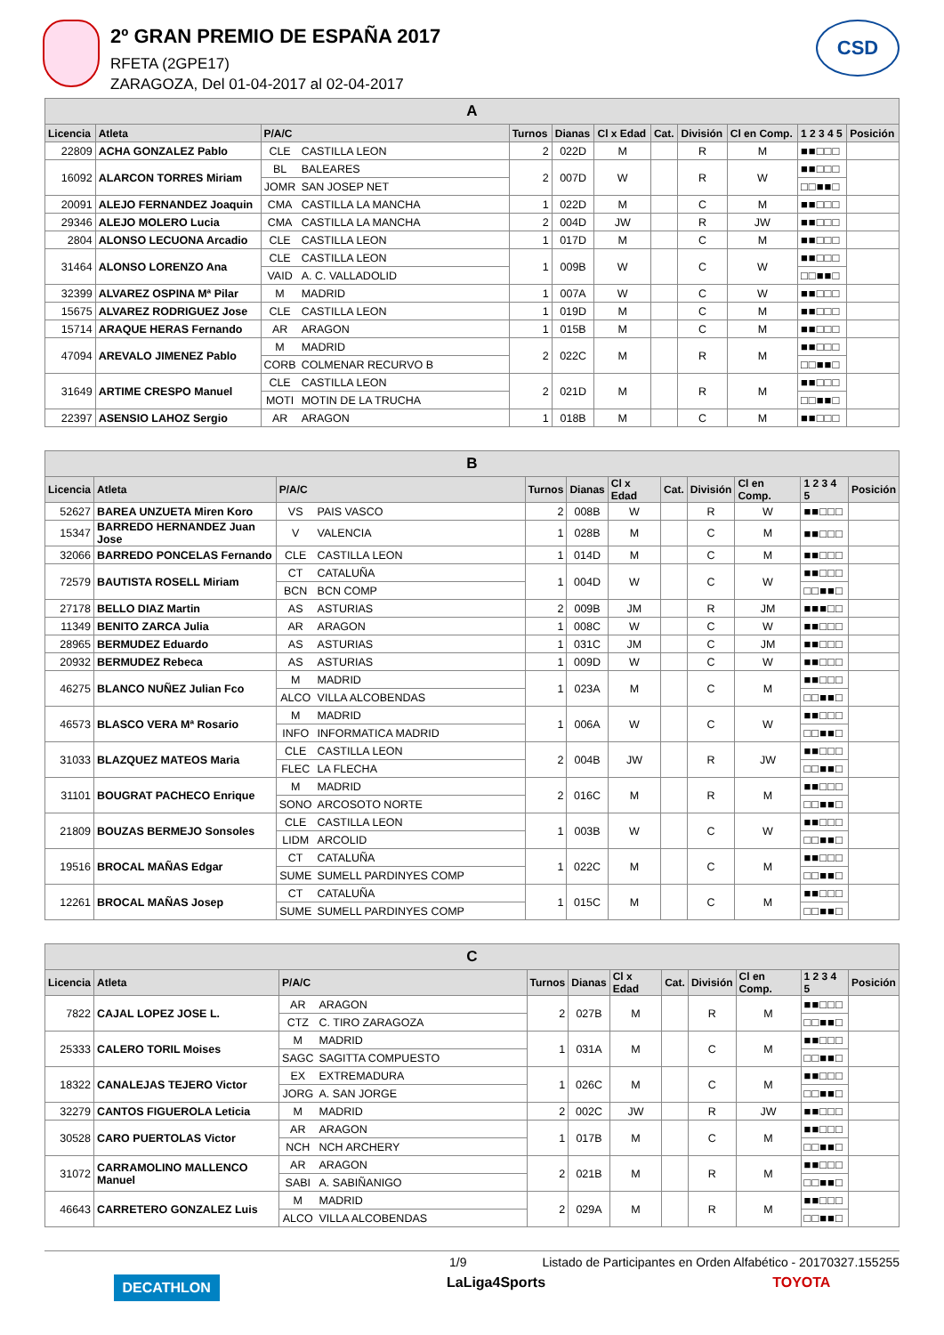2º GRAN PREMIO DE ESPAÑA 2017
RFETA (2GPE17)
ZARAGOZA, Del 01-04-2017 al 02-04-2017
CSD
| A | | | | | | | | | | | |
| --- | --- | --- | --- | --- | --- | --- | --- | --- | --- | --- | --- |
| Licencia | Atleta | P/A/C | | Turnos | Dianas | Cl x Edad | Cat. | División | Cl en Comp. | 1 2 3 4 5 | Posición |
| 22809 | ACHA GONZALEZ Pablo | CLE | CASTILLA LEON | 2 | 022D | M | | R | M | ■■□□□ | |
| 16092 | ALARCON TORRES Miriam | BL | BALEARES | 2 | 007D | W | | R | W | ■■□□□ | |
| | | JOMR | SAN JOSEP NET | | | | | | | □□■■□ | |
| 20091 | ALEJO FERNANDEZ Joaquin | CMA | CASTILLA LA MANCHA | 1 | 022D | M | | C | M | ■■□□□ | |
| 29346 | ALEJO MOLERO Lucia | CMA | CASTILLA LA MANCHA | 2 | 004D | JW | | R | JW | ■■□□□ | |
| 2804 | ALONSO LECUONA Arcadio | CLE | CASTILLA LEON | 1 | 017D | M | | C | M | ■■□□□ | |
| 31464 | ALONSO LORENZO Ana | CLE | CASTILLA LEON | 1 | 009B | W | | C | W | ■■□□□ | |
| | | VAID | A. C. VALLADOLID | | | | | | | □□■■□ | |
| 32399 | ALVAREZ OSPINA Mª Pilar | M | MADRID | 1 | 007A | W | | C | W | ■■□□□ | |
| 15675 | ALVAREZ RODRIGUEZ Jose | CLE | CASTILLA LEON | 1 | 019D | M | | C | M | ■■□□□ | |
| 15714 | ARAQUE HERAS Fernando | AR | ARAGON | 1 | 015B | M | | C | M | ■■□□□ | |
| 47094 | AREVALO JIMENEZ Pablo | M | MADRID | 2 | 022C | M | | R | M | ■■□□□ | |
| | | CORB | COLMENAR RECURVO B | | | | | | | □□■■□ | |
| 31649 | ARTIME CRESPO Manuel | CLE | CASTILLA LEON | 2 | 021D | M | | R | M | ■■□□□ | |
| | | MOTI | MOTIN DE LA TRUCHA | | | | | | | □□■■□ | |
| 22397 | ASENSIO LAHOZ Sergio | AR | ARAGON | 1 | 018B | M | | C | M | ■■□□□ | |
| B | | | | | | | | | | | |
| --- | --- | --- | --- | --- | --- | --- | --- | --- | --- | --- | --- |
| Licencia | Atleta | P/A/C | | Turnos | Dianas | Cl x Edad | Cat. | División | Cl en Comp. | 1 2 3 4 5 | Posición |
| 52627 | BAREA UNZUETA Miren Koro | VS | PAIS VASCO | 2 | 008B | W | | R | W | ■■□□□ | |
| 15347 | BARREDO HERNANDEZ Juan Jose | V | VALENCIA | 1 | 028B | M | | C | M | ■■□□□ | |
| 32066 | BARREDO PONCELAS Fernando | CLE | CASTILLA LEON | 1 | 014D | M | | C | M | ■■□□□ | |
| 72579 | BAUTISTA ROSELL Miriam | CT | CATALUÑA | 1 | 004D | W | | C | W | ■■□□□ | |
| | | BCN | BCN COMP | | | | | | | □□■■□ | |
| 27178 | BELLO DIAZ Martin | AS | ASTURIAS | 2 | 009B | JM | | R | JM | ■■■□□ | |
| 11349 | BENITO ZARCA Julia | AR | ARAGON | 1 | 008C | W | | C | W | ■■□□□ | |
| 28965 | BERMUDEZ Eduardo | AS | ASTURIAS | 1 | 031C | JM | | C | JM | ■■□□□ | |
| 20932 | BERMUDEZ Rebeca | AS | ASTURIAS | 1 | 009D | W | | C | W | ■■□□□ | |
| 46275 | BLANCO NUÑEZ Julian Fco | M | MADRID | 1 | 023A | M | | C | M | ■■□□□ | |
| | | ALCO | VILLA ALCOBENDAS | | | | | | | □□■■□ | |
| 46573 | BLASCO VERA Mª Rosario | M | MADRID | 1 | 006A | W | | C | W | ■■□□□ | |
| | | INFO | INFORMATICA MADRID | | | | | | | □□■■□ | |
| 31033 | BLAZQUEZ MATEOS Maria | CLE | CASTILLA LEON | 2 | 004B | JW | | R | JW | ■■□□□ | |
| | | FLEC | LA FLECHA | | | | | | | □□■■□ | |
| 31101 | BOUGRAT PACHECO Enrique | M | MADRID | 2 | 016C | M | | R | M | ■■□□□ | |
| | | SONO | ARCOSOTO NORTE | | | | | | | □□■■□ | |
| 21809 | BOUZAS BERMEJO Sonsoles | CLE | CASTILLA LEON | 1 | 003B | W | | C | W | ■■□□□ | |
| | | LIDM | ARCOLID | | | | | | | □□■■□ | |
| 19516 | BROCAL MAÑAS Edgar | CT | CATALUÑA | 1 | 022C | M | | C | M | ■■□□□ | |
| | | SUME | SUMELL PARDINYES COMP | | | | | | | □□■■□ | |
| 12261 | BROCAL MAÑAS Josep | CT | CATALUÑA | 1 | 015C | M | | C | M | ■■□□□ | |
| | | SUME | SUMELL PARDINYES COMP | | | | | | | □□■■□ | |
| C | | | | | | | | | | | |
| --- | --- | --- | --- | --- | --- | --- | --- | --- | --- | --- | --- |
| Licencia | Atleta | P/A/C | | Turnos | Dianas | Cl x Edad | Cat. | División | Cl en Comp. | 1 2 3 4 5 | Posición |
| 7822 | CAJAL LOPEZ JOSE L. | AR | ARAGON | 2 | 027B | M | | R | M | ■■□□□ | |
| | | CTZ | C. TIRO ZARAGOZA | | | | | | | □□■■□ | |
| 25333 | CALERO TORIL Moises | M | MADRID | 1 | 031A | M | | C | M | ■■□□□ | |
| | | SAGC | SAGITTA COMPUESTO | | | | | | | □□■■□ | |
| 18322 | CANALEJAS TEJERO Victor | EX | EXTREMADURA | 1 | 026C | M | | C | M | ■■□□□ | |
| | | JORG | A. SAN JORGE | | | | | | | □□■■□ | |
| 32279 | CANTOS FIGUEROLA Leticia | M | MADRID | 2 | 002C | JW | | R | JW | ■■□□□ | |
| 30528 | CARO PUERTOLAS Victor | AR | ARAGON | 1 | 017B | M | | C | M | ■■□□□ | |
| | | NCH | NCH ARCHERY | | | | | | | □□■■□ | |
| 31072 | CARRAMOLINO MALLENCO Manuel | AR | ARAGON | 2 | 021B | M | | R | M | ■■□□□ | |
| | | SABI | A. SABIÑANIGO | | | | | | | □□■■□ | |
| 46643 | CARRETERO GONZALEZ Luis | M | MADRID | 2 | 029A | M | | R | M | ■■□□□ | |
| | | ALCO | VILLA ALCOBENDAS | | | | | | | □□■■□ | |
1/9 Listado de Participantes en Orden Alfabético - 20170327.155255
DECATHLON LaLiga4Sports TOYOTA